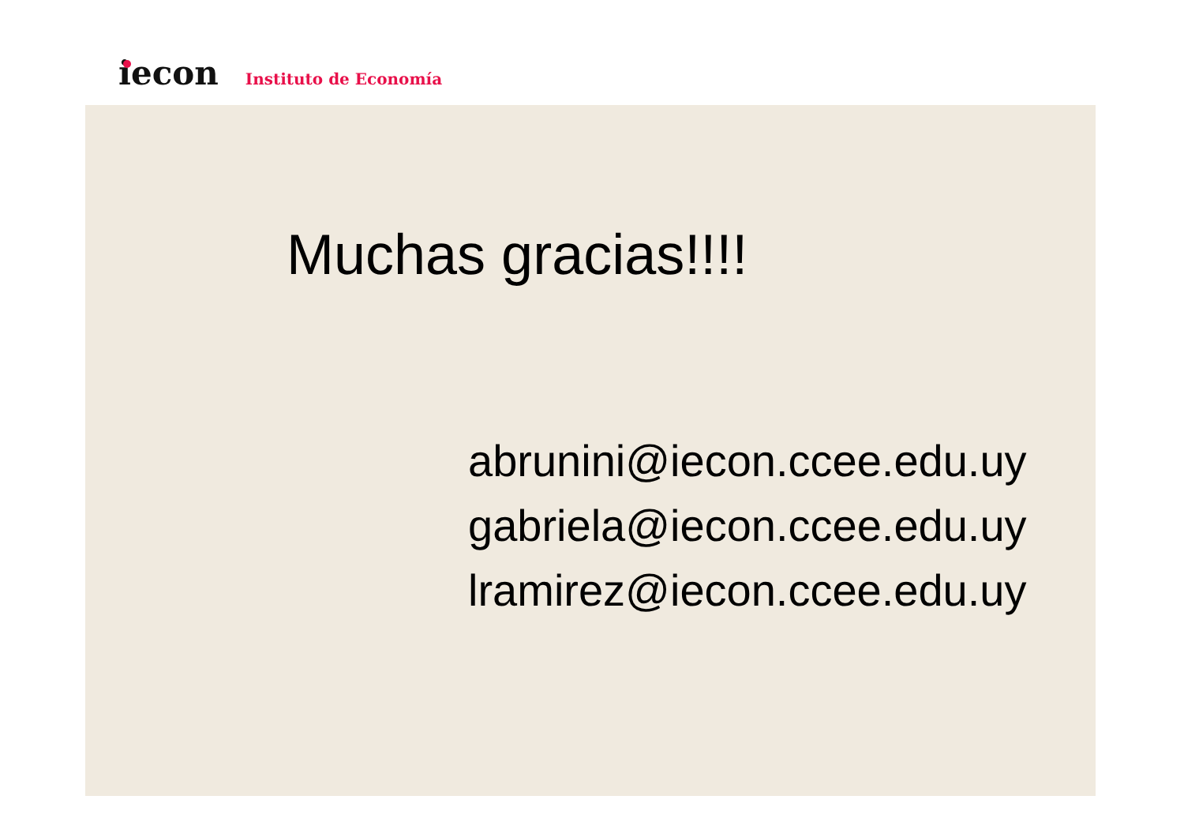iecon
Instituto de Economía
Muchas gracias!!!!
abrunini@iecon.ccee.edu.uy
gabriela@iecon.ccee.edu.uy
lramirez@iecon.ccee.edu.uy